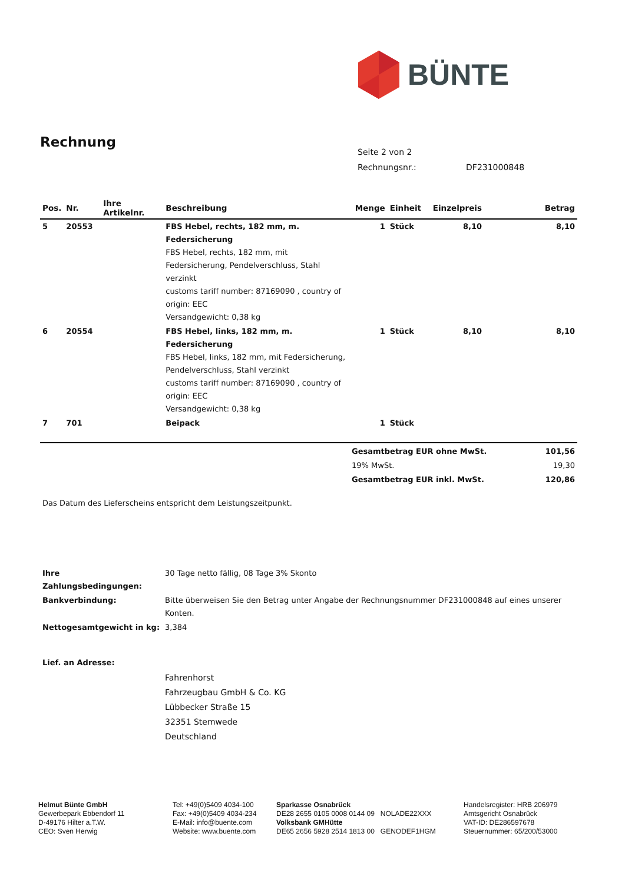BÜNTE
Rechnung
Seite 2 von 2
Rechnungsnr.: DF231000848
| Pos. | Nr. | Ihre Artikelnr. | Beschreibung | Menge | Einheit | Einzelpreis | Betrag |
| --- | --- | --- | --- | --- | --- | --- | --- |
| 5 | 20553 | | FBS Hebel, rechts, 182 mm, m. Federsicherung FBS Hebel, rechts, 182 mm, mit Federsicherung, Pendelverschluss, Stahl verzinkt customs tariff number: 87169090 , country of origin: EEC Versandgewicht: 0,38 kg | 1 | Stück | 8,10 | 8,10 |
| 6 | 20554 | | FBS Hebel, links, 182 mm, m. Federsicherung FBS Hebel, links, 182 mm, mit Federsicherung, Pendelverschluss, Stahl verzinkt customs tariff number: 87169090 , country of origin: EEC Versandgewicht: 0,38 kg | 1 | Stück | 8,10 | 8,10 |
| 7 | 701 | | Beipack | 1 | Stück | | |
| Gesamtbetrag EUR ohne MwSt. | 101,56 |
| 19% MwSt. | 19,30 |
| Gesamtbetrag EUR inkl. MwSt. | 120,86 |
Das Datum des Lieferscheins entspricht dem Leistungszeitpunkt.
| Ihre Zahlungsbedingungen: | 30 Tage netto fällig, 08 Tage 3% Skonto |
| Bankverbindung: | Bitte überweisen Sie den Betrag unter Angabe der Rechnungsnummer DF231000848 auf eines unserer Konten. |
| Nettogesamtgewicht in kg: | 3,384 |
Lief. an Adresse:
Fahrenhorst
Fahrzeugbau GmbH & Co. KG
Lübbecker Straße 15
32351 Stemwede
Deutschland
Helmut Bünte GmbH
Gewerbepark Ebbendorf 11
D-49176 Hilter a.T.W.
CEO: Sven Herwig
Tel: +49(0)5409 4034-100
Fax: +49(0)5409 4034-234
E-Mail: info@buente.com
Website: www.buente.com
Sparkasse Osnabrück
DE28 2655 0105 0008 0144 09 NOLADE22XXX
Volksbank GMHütte
DE65 2656 5928 2514 1813 00 GENODEF1HGM
Handelsregister: HRB 206979
Amtsgericht Osnabrück
VAT-ID: DE286597678
Steuernummer: 65/200/53000